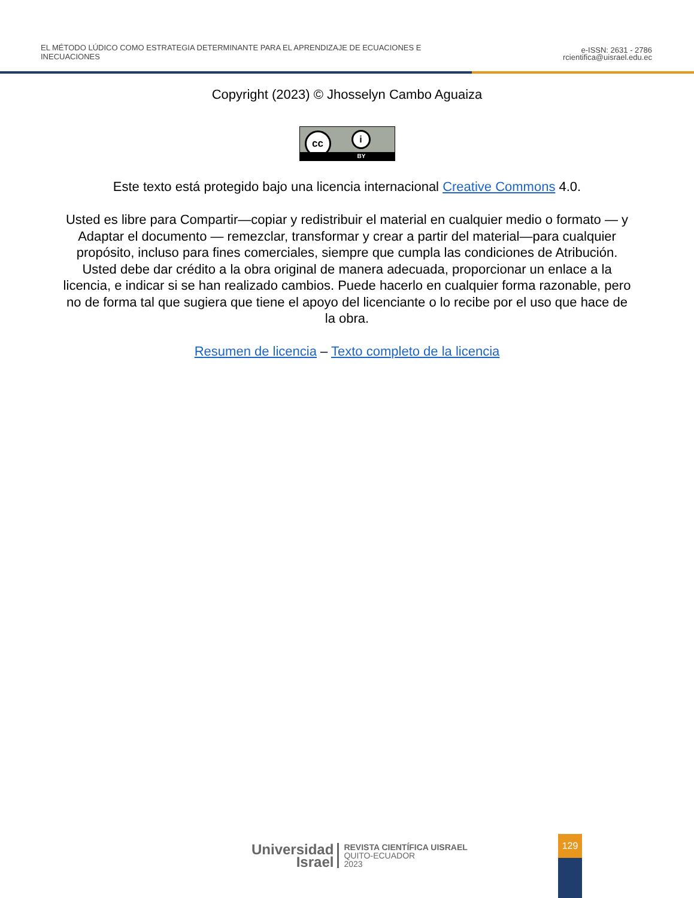EL MÉTODO LÚDICO COMO ESTRATEGIA DETERMINANTE PARA EL APRENDIZAJE DE ECUACIONES E
INECUACIONES
e-ISSN: 2631 - 2786
rcientifica@uisrael.edu.ec
Copyright (2023) © Jhosselyn Cambo Aguaiza
cc i
BY
Este texto está protegido bajo una licencia internacional Creative Commons 4.0.
Usted es libre para Compartir—copiar y redistribuir el material en cualquier medio o formato — y Adaptar el documento — remezclar, transformar y crear a partir del material—para cualquier propósito, incluso para fines comerciales, siempre que cumpla las condiciones de Atribución. Usted debe dar crédito a la obra original de manera adecuada, proporcionar un enlace a la licencia, e indicar si se han realizado cambios. Puede hacerlo en cualquier forma razonable, pero no de forma tal que sugiera que tiene el apoyo del licenciante o lo recibe por el uso que hace de la obra.
Resumen de licencia – Texto completo de la licencia
Universidad
Israel
REVISTA CIENTÍFICA UISRAEL
QUITO-ECUADOR
2023
129